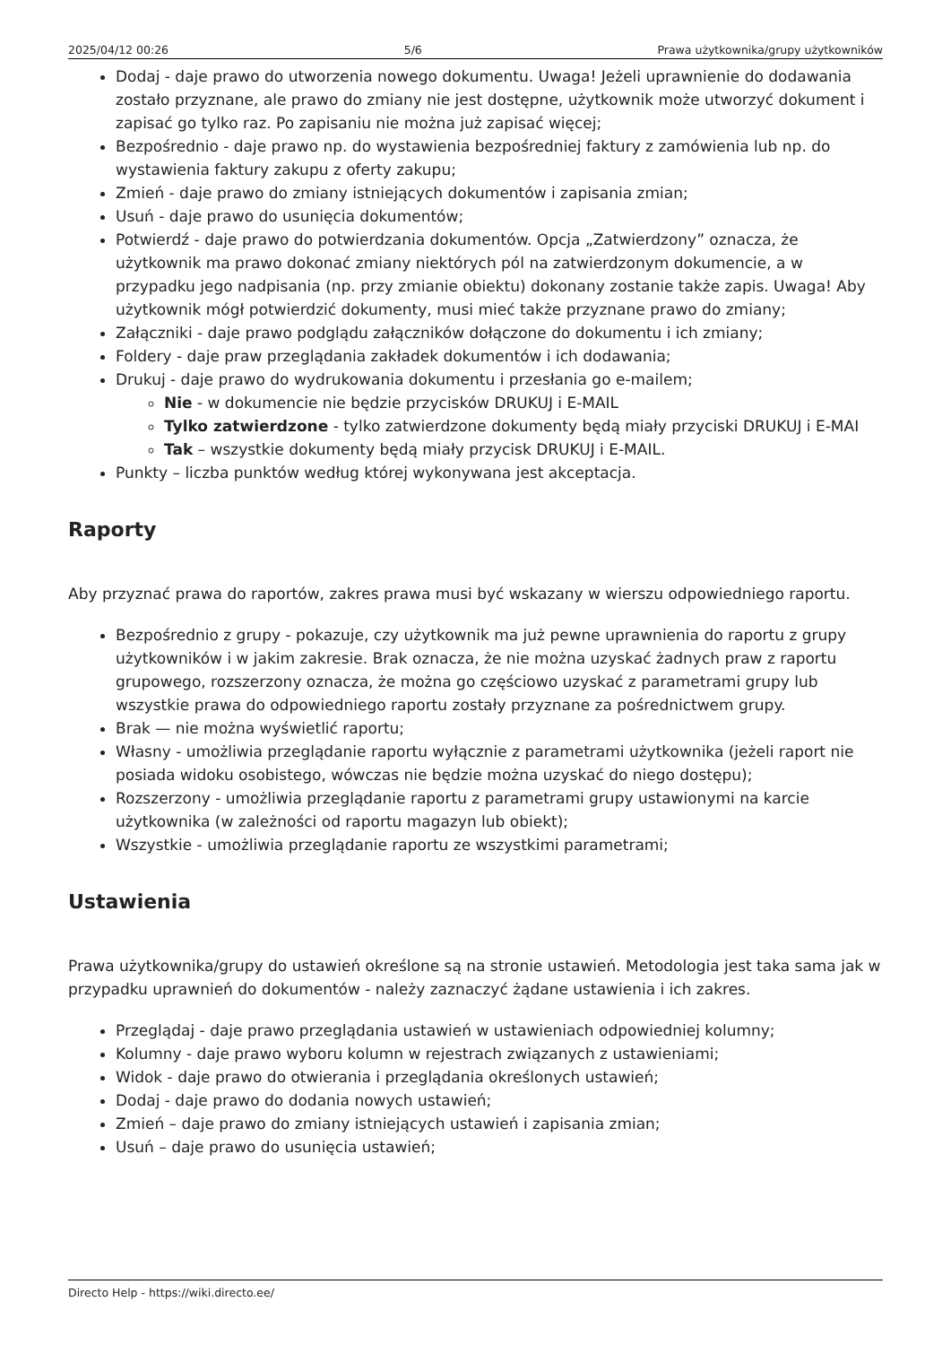2025/04/12 00:26 5/6 Prawa użytkownika/grupy użytkowników
Dodaj - daje prawo do utworzenia nowego dokumentu. Uwaga! Jeżeli uprawnienie do dodawania zostało przyznane, ale prawo do zmiany nie jest dostępne, użytkownik może utworzyć dokument i zapisać go tylko raz. Po zapisaniu nie można już zapisać więcej;
Bezpośrednio - daje prawo np. do wystawienia bezpośredniej faktury z zamówienia lub np. do wystawienia faktury zakupu z oferty zakupu;
Zmień - daje prawo do zmiany istniejących dokumentów i zapisania zmian;
Usuń - daje prawo do usunięcia dokumentów;
Potwierdź - daje prawo do potwierdzania dokumentów. Opcja „Zatwierdzony” oznacza, że użytkownik ma prawo dokonać zmiany niektórych pól na zatwierdzonym dokumencie, a w przypadku jego nadpisania (np. przy zmianie obiektu) dokonany zostanie także zapis. Uwaga! Aby użytkownik mógł potwierdzić dokumenty, musi mieć także przyznane prawo do zmiany;
Załączniki - daje prawo podglądu załączników dołączone do dokumentu i ich zmiany;
Foldery - daje praw przeglądania zakładek dokumentów i ich dodawania;
Drukuj - daje prawo do wydrukowania dokumentu i przesłania go e-mailem;
Nie - w dokumencie nie będzie przycisków DRUKUJ i E-MAIL
Tylko zatwierdzone - tylko zatwierdzone dokumenty będą miały przyciski DRUKUJ i E-MAI
Tak – wszystkie dokumenty będą miały przycisk DRUKUJ i E-MAIL.
Punkty – liczba punktów według której wykonywana jest akceptacja.
Raporty
Aby przyznać prawa do raportów, zakres prawa musi być wskazany w wierszu odpowiedniego raportu.
Bezpośrednio z grupy - pokazuje, czy użytkownik ma już pewne uprawnienia do raportu z grupy użytkowników i w jakim zakresie. Brak oznacza, że nie można uzyskać żadnych praw z raportu grupowego, rozszerzony oznacza, że można go częściowo uzyskać z parametrami grupy lub wszystkie prawa do odpowiedniego raportu zostały przyznane za pośrednictwem grupy.
Brak — nie można wyświetlić raportu;
Własny - umożliwia przeglądanie raportu wyłącznie z parametrami użytkownika (jeżeli raport nie posiada widoku osobistego, wówczas nie będzie można uzyskać do niego dostępu);
Rozszerzony - umożliwia przeglądanie raportu z parametrami grupy ustawionymi na karcie użytkownika (w zależności od raportu magazyn lub obiekt);
Wszystkie - umożliwia przeglądanie raportu ze wszystkimi parametrami;
Ustawienia
Prawa użytkownika/grupy do ustawień określone są na stronie ustawień. Metodologia jest taka sama jak w przypadku uprawnień do dokumentów - należy zaznaczyć żądane ustawienia i ich zakres.
Przeglądaj - daje prawo przeglądania ustawień w ustawieniach odpowiedniej kolumny;
Kolumny - daje prawo wyboru kolumn w rejestrach związanych z ustawieniami;
Widok - daje prawo do otwierania i przeglądania określonych ustawień;
Dodaj - daje prawo do dodania nowych ustawień;
Zmień – daje prawo do zmiany istniejących ustawień i zapisania zmian;
Usuń – daje prawo do usunięcia ustawień;
Directo Help - https://wiki.directo.ee/